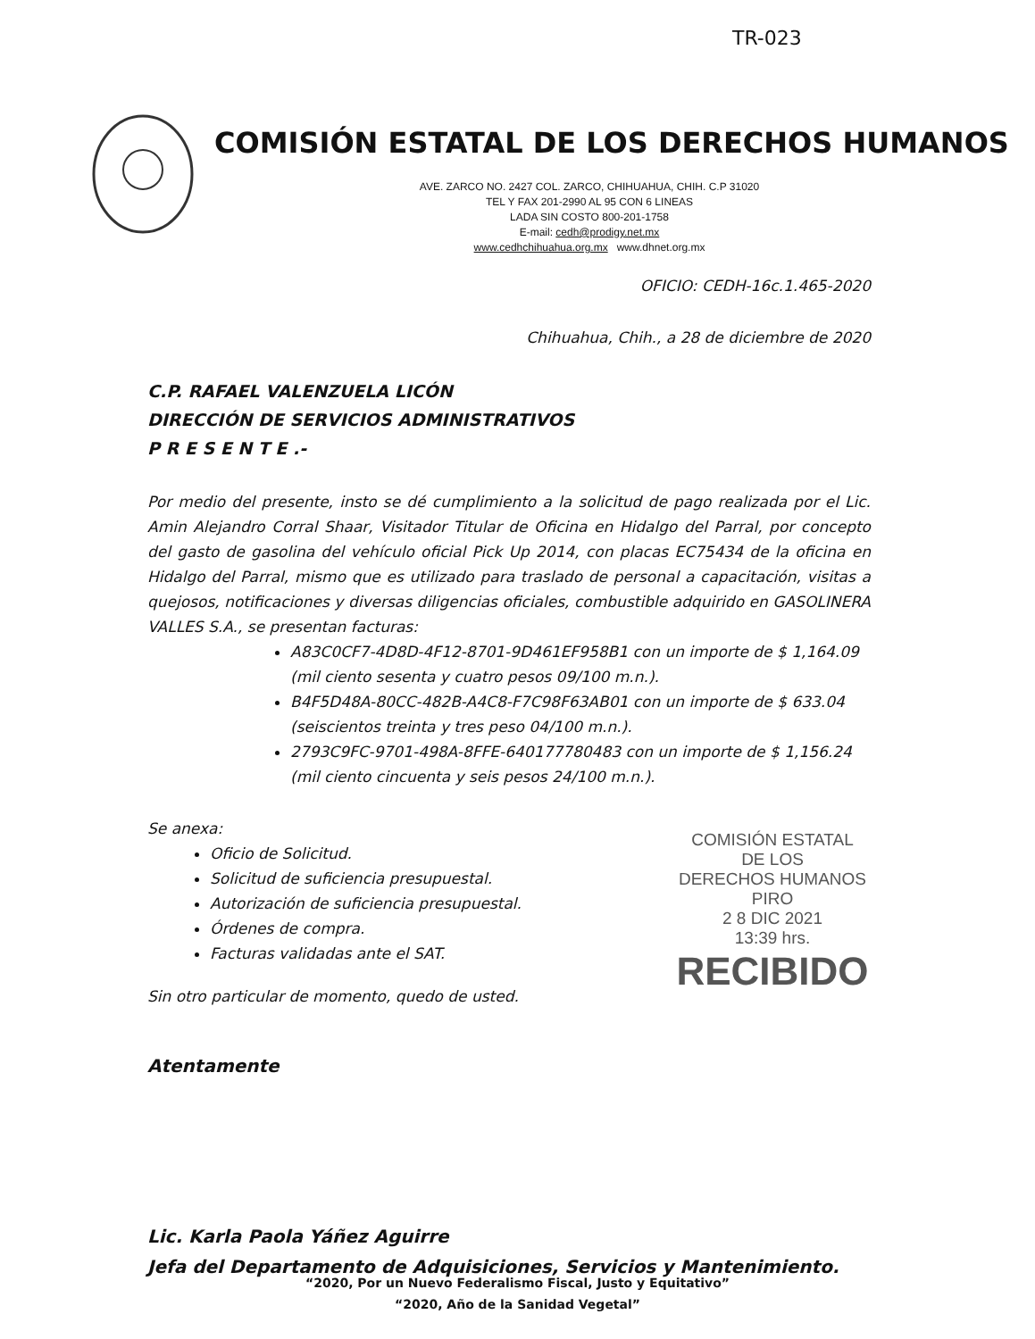TR-023
COMISIÓN ESTATAL DE LOS DERECHOS HUMANOS
AVE. ZARCO NO. 2427 COL. ZARCO, CHIHUAHUA, CHIH. C.P 31020
TEL Y FAX 201-2990 AL 95 CON 6 LINEAS
LADA SIN COSTO 800-201-1758
E-mail: cedh@prodigy.net.mx
www.cedhchihuahua.org.mx www.dhnet.org.mx
OFICIO: CEDH-16c.1.465-2020
Chihuahua, Chih., a 28 de diciembre de 2020
C.P. RAFAEL VALENZUELA LICÓN
DIRECCIÓN DE SERVICIOS ADMINISTRATIVOS
P R E S E N T E .-
Por medio del presente, insto se dé cumplimiento a la solicitud de pago realizada por el Lic. Amin Alejandro Corral Shaar, Visitador Titular de Oficina en Hidalgo del Parral, por concepto del gasto de gasolina del vehículo oficial Pick Up 2014, con placas EC75434 de la oficina en Hidalgo del Parral, mismo que es utilizado para traslado de personal a capacitación, visitas a quejosos, notificaciones y diversas diligencias oficiales, combustible adquirido en GASOLINERA VALLES S.A., se presentan facturas:
A83C0CF7-4D8D-4F12-8701-9D461EF958B1 con un importe de $ 1,164.09 (mil ciento sesenta y cuatro pesos 09/100 m.n.).
B4F5D48A-80CC-482B-A4C8-F7C98F63AB01 con un importe de $ 633.04 (seiscientos treinta y tres peso 04/100 m.n.).
2793C9FC-9701-498A-8FFE-640177780483 con un importe de $ 1,156.24 (mil ciento cincuenta y seis pesos 24/100 m.n.).
Se anexa:
Oficio de Solicitud.
Solicitud de suficiencia presupuestal.
Autorización de suficiencia presupuestal.
Órdenes de compra.
Facturas validadas ante el SAT.
Sin otro particular de momento, quedo de usted.
Atentamente
Lic. Karla Paola Yáñez Aguirre
Jefa del Departamento de Adquisiciones, Servicios y Mantenimiento.
COMISIÓN ESTATAL
DE LOS
DERECHOS HUMANOS
PIRO
2 8 DIC 2021
13:39 hrs.
RECIBIDO
“2020, Por un Nuevo Federalismo Fiscal, Justo y Equitativo”
“2020, Año de la Sanidad Vegetal”